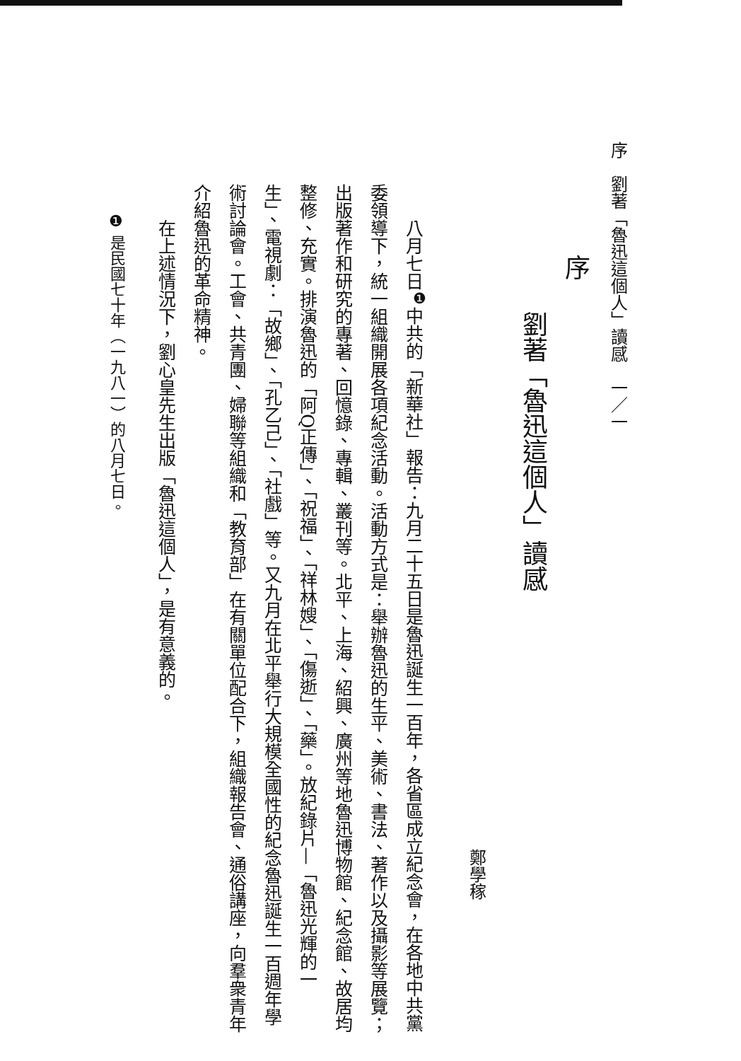序　劉著「魯迅這個人」讀感　一／一
序
劉著「魯迅這個人」讀感
鄭學稼
八月七日<sup>❶</sup>中共的「新華社」報告：九月二十五日是魯迅誕生一百年，各省區成立紀念會，在各地中共黨委領導下，統一組織開展各項紀念活動。活動方式是：舉辦魯迅的生平、美術、書法、著作以及攝影等展覽；出版著作和研究的專著、回憶錄、專輯、叢刊等。北平、上海、紹興、廣州等地魯迅博物館、紀念館、故居均整修、充實。排演魯迅的「阿Q正傳」、「祝福」、「祥林嫂」、「傷逝」、「藥」。放紀錄片—「魯迅光輝的一生」、電視劇：「故鄉」、「孔乙己」、「社戲」等。又九月在北平舉行大規模全國性的紀念魯迅誕生一百週年學術討論會。工會、共青團、婦聯等組織和「教育部」在有關單位配合下，組織報告會、通俗講座，向羣衆青年介紹魯迅的革命精神。
在上述情況下，劉心皇先生出版「魯迅這個人」，是有意義的。
❶ 是民國七十年（一九八一）的八月七日。